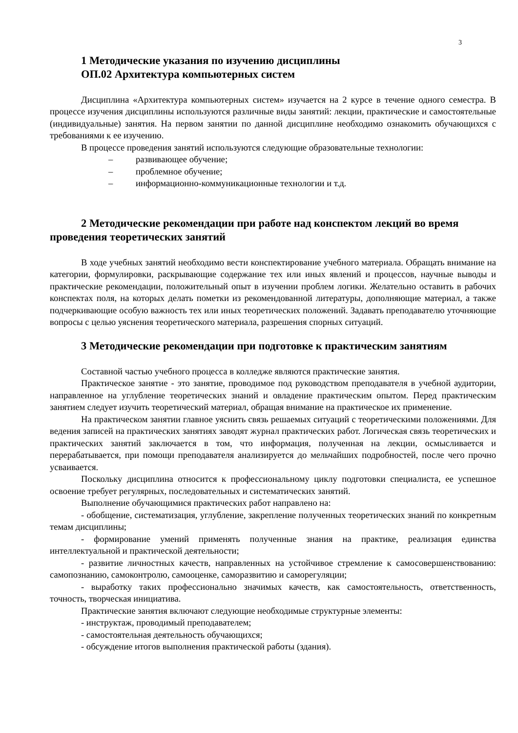3
1 Методические указания по изучению дисциплины
ОП.02 Архитектура компьютерных систем
Дисциплина «Архитектура компьютерных систем» изучается на 2 курсе в течение одного семестра. В процессе изучения дисциплины используются различные виды занятий: лекции, практические и самостоятельные (индивидуальные) занятия. На первом занятии по данной дисциплине необходимо ознакомить обучающихся с требованиями к ее изучению.
В процессе проведения занятий используются следующие образовательные технологии:
– развивающее обучение;
– проблемное обучение;
– информационно-коммуникационные технологии и т.д.
2 Методические рекомендации при работе над конспектом лекций во время проведения теоретических занятий
В ходе учебных занятий необходимо вести конспектирование учебного материала. Обращать внимание на категории, формулировки, раскрывающие содержание тех или иных явлений и процессов, научные выводы и практические рекомендации, положительный опыт в изучении проблем логики. Желательно оставить в рабочих конспектах поля, на которых делать пометки из рекомендованной литературы, дополняющие материал, а также подчеркивающие особую важность тех или иных теоретических положений. Задавать преподавателю уточняющие вопросы с целью уяснения теоретического материала, разрешения спорных ситуаций.
3 Методические рекомендации при подготовке к практическим занятиям
Составной частью учебного процесса в колледже являются практические занятия.
Практическое занятие - это занятие, проводимое под руководством преподавателя в учебной аудитории, направленное на углубление теоретических знаний и овладение практическим опытом. Перед практическим занятием следует изучить теоретический материал, обращая внимание на практическое их применение.
На практическом занятии главное уяснить связь решаемых ситуаций с теоретическими положениями. Для ведения записей на практических занятиях заводят журнал практических работ. Логическая связь теоретических и практических занятий заключается в том, что информация, полученная на лекции, осмысливается и перерабатывается, при помощи преподавателя анализируется до мельчайших подробностей, после чего прочно усваивается.
Поскольку дисциплина относится к профессиональному циклу подготовки специалиста, ее успешное освоение требует регулярных, последовательных и систематических занятий.
Выполнение обучающимися практических работ направлено на:
- обобщение, систематизация, углубление, закрепление полученных теоретических знаний по конкретным темам дисциплины;
- формирование умений применять полученные знания на практике, реализация единства интеллектуальной и практической деятельности;
- развитие личностных качеств, направленных на устойчивое стремление к самосовершенствованию: самопознанию, самоконтролю, самооценке, саморазвитию и саморегуляции;
- выработку таких профессионально значимых качеств, как самостоятельность, ответственность, точность, творческая инициатива.
Практические занятия включают следующие необходимые структурные элементы:
- инструктаж, проводимый преподавателем;
- самостоятельная деятельность обучающихся;
- обсуждение итогов выполнения практической работы (здания).